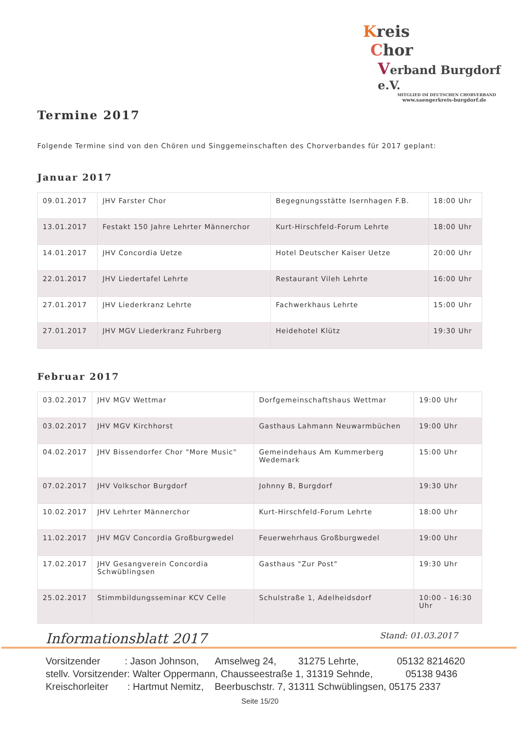Kreis
Chor
Verband Burgdorf e.V.
MITGLIED IM DEUTSCHEN CHORVERBAND
www.saengerkreis-burgdorf.de
Termine 2017
Folgende Termine sind von den Chören und Singgemeinschaften des Chorverbandes für 2017 geplant:
Januar 2017
| 09.01.2017 | JHV Farster Chor | Begegnungsstätte Isernhagen F.B. | 18:00 Uhr |
| 13.01.2017 | Festakt 150 Jahre Lehrter Männerchor | Kurt-Hirschfeld-Forum Lehrte | 18:00 Uhr |
| 14.01.2017 | JHV Concordia Uetze | Hotel Deutscher Kaiser Uetze | 20:00 Uhr |
| 22.01.2017 | JHV Liedertafel Lehrte | Restaurant Vileh Lehrte | 16:00 Uhr |
| 27.01.2017 | JHV Liederkranz Lehrte | Fachwerkhaus Lehrte | 15:00 Uhr |
| 27.01.2017 | JHV MGV Liederkranz Fuhrberg | Heidehotel Klütz | 19:30 Uhr |
Februar 2017
| 03.02.2017 | JHV MGV Wettmar | Dorfgemeinschaftshaus Wettmar | 19:00 Uhr |
| 03.02.2017 | JHV MGV Kirchhorst | Gasthaus Lahmann Neuwarmbüchen | 19:00 Uhr |
| 04.02.2017 | JHV Bissendorfer Chor "More Music" | Gemeindehaus Am Kummerberg Wedemark | 15:00 Uhr |
| 07.02.2017 | JHV Volkschor Burgdorf | Johnny B, Burgdorf | 19:30 Uhr |
| 10.02.2017 | JHV Lehrter Männerchor | Kurt-Hirschfeld-Forum Lehrte | 18:00 Uhr |
| 11.02.2017 | JHV MGV Concordia Großburgwedel | Feuerwehrhaus Großburgwedel | 19:00 Uhr |
| 17.02.2017 | JHV Gesangverein Concordia Schwüblingsen | Gasthaus "Zur Post" | 19:30 Uhr |
| 25.02.2017 | Stimmbildungsseminar KCV Celle | Schulstraße 1, Adelheidsdorf | 10:00 - 16:30 Uhr |
Informationsblatt 2017 Stand: 01.03.2017
Vorsitzender : Jason Johnson, Amselweg 24, 31275 Lehrte, 05132 8214620 stellv. Vorsitzender: Walter Oppermann, Chausseestraße 1, 31319 Sehnde, 05138 9436 Kreischorleiter : Hartmut Nemitz, Beerbuschstr. 7, 31311 Schwüblingsen, 05175 2337
Seite 15/20